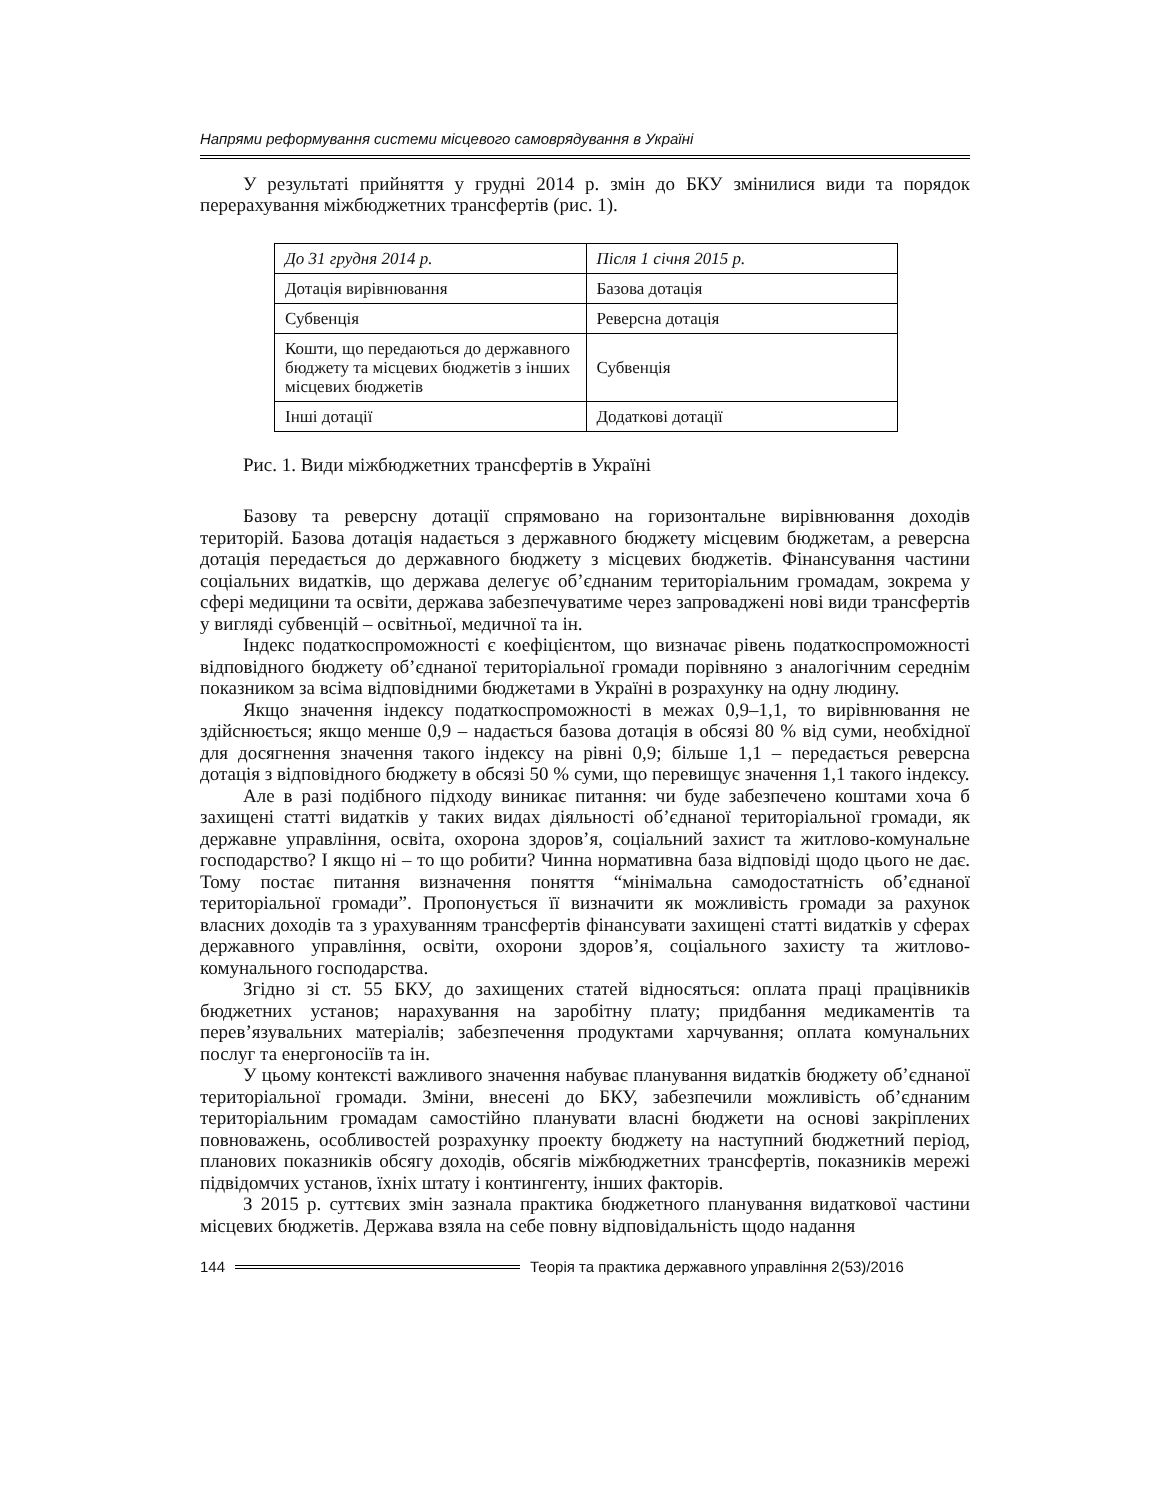Напрями реформування системи місцевого самоврядування в Україні
У результаті прийняття у грудні 2014 р. змін до БКУ змінилися види та порядок перерахування міжбюджетних трансфертів (рис. 1).
| До 31 грудня 2014 р. | Після 1 січня 2015 р. |
| Дотація вирівнювання | Базова дотація |
| Субвенція | Реверсна дотація |
| Кошти, що передаються до державного бюджету та місцевих бюджетів з інших місцевих бюджетів | Субвенція |
| Інші дотації | Додаткові дотації |
Рис. 1. Види міжбюджетних трансфертів в Україні
Базову та реверсну дотації спрямовано на горизонтальне вирівнювання доходів територій. Базова дотація надається з державного бюджету місцевим бюджетам, а реверсна дотація передається до державного бюджету з місцевих бюджетів. Фінансування частини соціальних видатків, що держава делегує об’єднаним територіальним громадам, зокрема у сфері медицини та освіти, держава забезпечуватиме через запроваджені нові види трансфертів у вигляді субвенцій – освітньої, медичної та ін.
Індекс податкоспроможності є коефіцієнтом, що визначає рівень податкоспроможності відповідного бюджету об’єднаної територіальної громади порівняно з аналогічним середнім показником за всіма відповідними бюджетами в Україні в розрахунку на одну людину.
Якщо значення індексу податкоспроможності в межах 0,9–1,1, то вирівнювання не здійснюється; якщо менше 0,9 – надається базова дотація в обсязі 80 % від суми, необхідної для досягнення значення такого індексу на рівні 0,9; більше 1,1 – передається реверсна дотація з відповідного бюджету в обсязі 50 % суми, що перевищує значення 1,1 такого індексу.
Але в разі подібного підходу виникає питання: чи буде забезпечено коштами хоча б захищені статті видатків у таких видах діяльності об’єднаної територіальної громади, як державне управління, освіта, охорона здоров’я, соціальний захист та житлово-комунальне господарство? І якщо ні – то що робити? Чинна нормативна база відповіді щодо цього не дає. Тому постає питання визначення поняття “мінімальна самодостатність об’єднаної територіальної громади”. Пропонується її визначити як можливість громади за рахунок власних доходів та з урахуванням трансфертів фінансувати захищені статті видатків у сферах державного управління, освіти, охорони здоров’я, соціального захисту та житлово-комунального господарства.
Згідно зі ст. 55 БКУ, до захищених статей відносяться: оплата праці працівників бюджетних установ; нарахування на заробітну плату; придбання медикаментів та перев’язувальних матеріалів; забезпечення продуктами харчування; оплата комунальних послуг та енергоносіїв та ін.
У цьому контексті важливого значення набуває планування видатків бюджету об’єднаної територіальної громади. Зміни, внесені до БКУ, забезпечили можливість об’єднаним територіальним громадам самостійно планувати власні бюджети на основі закріплених повноважень, особливостей розрахунку проекту бюджету на наступний бюджетний період, планових показників обсягу доходів, обсягів міжбюджетних трансфертів, показників мережі підвідомчих установ, їхніх штату і контингенту, інших факторів.
З 2015 р. суттєвих змін зазнала практика бюджетного планування видаткової частини місцевих бюджетів. Держава взяла на себе повну відповідальність щодо надання
144 Теорія та практика державного управління 2(53)/2016